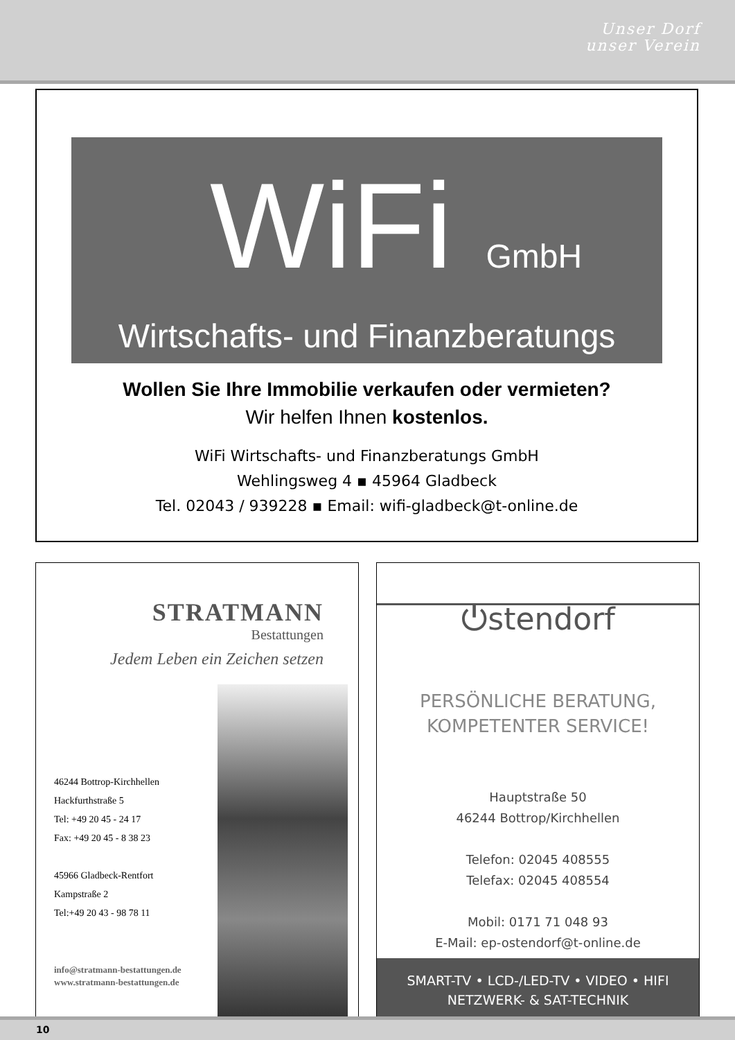Unser Dorf
unser Verein
WiFi GmbH
Wirtschafts- und Finanzberatungs
Wollen Sie Ihre Immobilie verkaufen oder vermieten?
Wir helfen Ihnen kostenlos.
WiFi Wirtschafts- und Finanzberatungs GmbH
Wehlingsweg 4 ▪ 45964 Gladbeck
Tel. 02043 / 939228 ▪ Email: wifi-gladbeck@t-online.de
STRATMANN
Bestattungen
Jedem Leben ein Zeichen setzen
46244 Bottrop-Kirchhellen
Hackfurthstraße 5
Tel: +49 20 45 - 24 17
Fax: +49 20 45 - 8 38 23
45966 Gladbeck-Rentfort
Kampstraße 2
Tel:+49 20 43 - 98 78 11
info@stratmann-bestattungen.de
www.stratmann-bestattungen.de
⏻stendorf
PERSÖNLICHE BERATUNG,
KOMPETENTER SERVICE!
Hauptstraße 50
46244 Bottrop/Kirchhellen
Telefon: 02045 408555
Telefax: 02045 408554
Mobil: 0171 71 048 93
E-Mail: ep-ostendorf@t-online.de
SMART-TV • LCD-/LED-TV • VIDEO • HIFI
NETZWERK- & SAT-TECHNIK
10